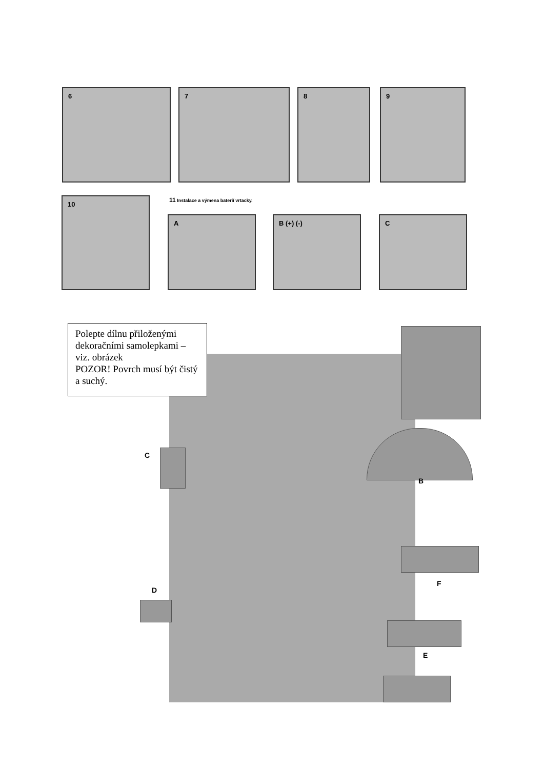6 7 8 9
10
11 Instalace a výmena baterií vrtacky.
A B (+) (-) C
Polepte dílnu přiloženými dekoračními samolepkami – viz. obrázek
POZOR! Povrch musí být čistý a suchý.
C
B
F
D
E